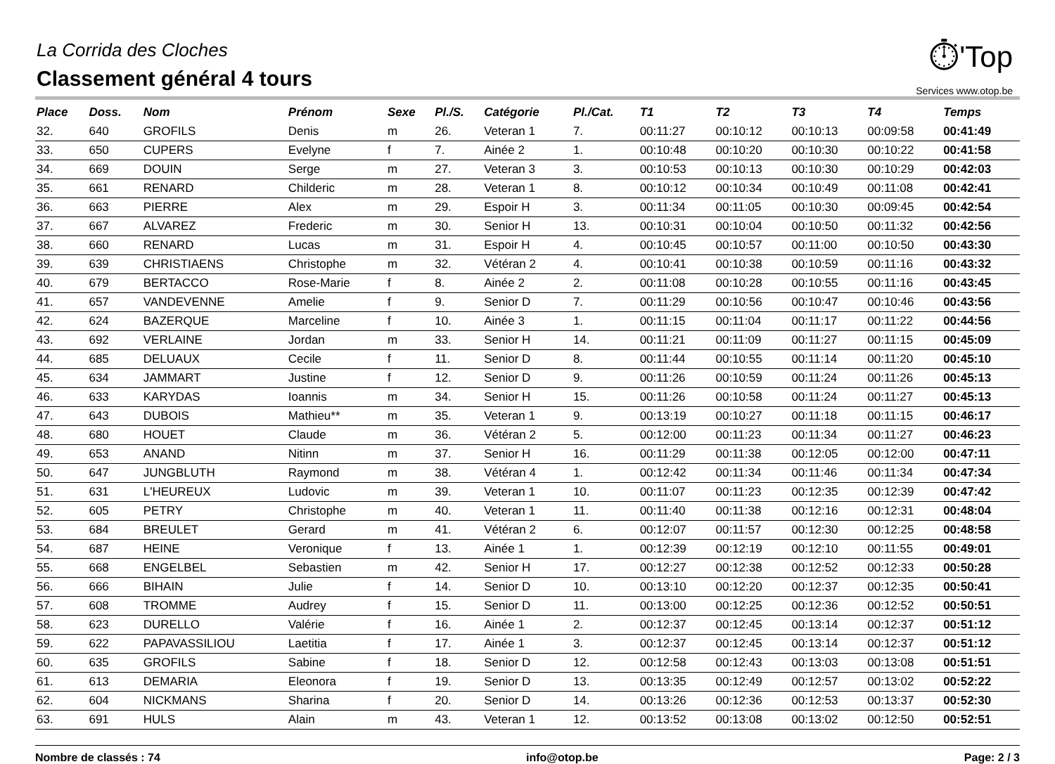La Corrida des Cloches
Classement général 4 tours
⏱'Top
Services www.otop.be
| Place | Doss. | Nom | Prénom | Sexe | Pl./S. | Catégorie | Pl./Cat. | T1 | T2 | T3 | T4 | Temps |
| --- | --- | --- | --- | --- | --- | --- | --- | --- | --- | --- | --- | --- |
| 32. | 640 | GROFILS | Denis | m | 26. | Veteran 1 | 7. | 00:11:27 | 00:10:12 | 00:10:13 | 00:09:58 | 00:41:49 |
| 33. | 650 | CUPERS | Evelyne | f | 7. | Ainée 2 | 1. | 00:10:48 | 00:10:20 | 00:10:30 | 00:10:22 | 00:41:58 |
| 34. | 669 | DOUIN | Serge | m | 27. | Veteran 3 | 3. | 00:10:53 | 00:10:13 | 00:10:30 | 00:10:29 | 00:42:03 |
| 35. | 661 | RENARD | Childeric | m | 28. | Veteran 1 | 8. | 00:10:12 | 00:10:34 | 00:10:49 | 00:11:08 | 00:42:41 |
| 36. | 663 | PIERRE | Alex | m | 29. | Espoir H | 3. | 00:11:34 | 00:11:05 | 00:10:30 | 00:09:45 | 00:42:54 |
| 37. | 667 | ALVAREZ | Frederic | m | 30. | Senior H | 13. | 00:10:31 | 00:10:04 | 00:10:50 | 00:11:32 | 00:42:56 |
| 38. | 660 | RENARD | Lucas | m | 31. | Espoir H | 4. | 00:10:45 | 00:10:57 | 00:11:00 | 00:10:50 | 00:43:30 |
| 39. | 639 | CHRISTIAENS | Christophe | m | 32. | Vétéran 2 | 4. | 00:10:41 | 00:10:38 | 00:10:59 | 00:11:16 | 00:43:32 |
| 40. | 679 | BERTACCO | Rose-Marie | f | 8. | Ainée 2 | 2. | 00:11:08 | 00:10:28 | 00:10:55 | 00:11:16 | 00:43:45 |
| 41. | 657 | VANDEVENNE | Amelie | f | 9. | Senior D | 7. | 00:11:29 | 00:10:56 | 00:10:47 | 00:10:46 | 00:43:56 |
| 42. | 624 | BAZERQUE | Marceline | f | 10. | Ainée 3 | 1. | 00:11:15 | 00:11:04 | 00:11:17 | 00:11:22 | 00:44:56 |
| 43. | 692 | VERLAINE | Jordan | m | 33. | Senior H | 14. | 00:11:21 | 00:11:09 | 00:11:27 | 00:11:15 | 00:45:09 |
| 44. | 685 | DELUAUX | Cecile | f | 11. | Senior D | 8. | 00:11:44 | 00:10:55 | 00:11:14 | 00:11:20 | 00:45:10 |
| 45. | 634 | JAMMART | Justine | f | 12. | Senior D | 9. | 00:11:26 | 00:10:59 | 00:11:24 | 00:11:26 | 00:45:13 |
| 46. | 633 | KARYDAS | Ioannis | m | 34. | Senior H | 15. | 00:11:26 | 00:10:58 | 00:11:24 | 00:11:27 | 00:45:13 |
| 47. | 643 | DUBOIS | Mathieu** | m | 35. | Veteran 1 | 9. | 00:13:19 | 00:10:27 | 00:11:18 | 00:11:15 | 00:46:17 |
| 48. | 680 | HOUET | Claude | m | 36. | Vétéran 2 | 5. | 00:12:00 | 00:11:23 | 00:11:34 | 00:11:27 | 00:46:23 |
| 49. | 653 | ANAND | Nitinn | m | 37. | Senior H | 16. | 00:11:29 | 00:11:38 | 00:12:05 | 00:12:00 | 00:47:11 |
| 50. | 647 | JUNGBLUTH | Raymond | m | 38. | Vétéran 4 | 1. | 00:12:42 | 00:11:34 | 00:11:46 | 00:11:34 | 00:47:34 |
| 51. | 631 | L'HEUREUX | Ludovic | m | 39. | Veteran 1 | 10. | 00:11:07 | 00:11:23 | 00:12:35 | 00:12:39 | 00:47:42 |
| 52. | 605 | PETRY | Christophe | m | 40. | Veteran 1 | 11. | 00:11:40 | 00:11:38 | 00:12:16 | 00:12:31 | 00:48:04 |
| 53. | 684 | BREULET | Gerard | m | 41. | Vétéran 2 | 6. | 00:12:07 | 00:11:57 | 00:12:30 | 00:12:25 | 00:48:58 |
| 54. | 687 | HEINE | Veronique | f | 13. | Ainée 1 | 1. | 00:12:39 | 00:12:19 | 00:12:10 | 00:11:55 | 00:49:01 |
| 55. | 668 | ENGELBEL | Sebastien | m | 42. | Senior H | 17. | 00:12:27 | 00:12:38 | 00:12:52 | 00:12:33 | 00:50:28 |
| 56. | 666 | BIHAIN | Julie | f | 14. | Senior D | 10. | 00:13:10 | 00:12:20 | 00:12:37 | 00:12:35 | 00:50:41 |
| 57. | 608 | TROMME | Audrey | f | 15. | Senior D | 11. | 00:13:00 | 00:12:25 | 00:12:36 | 00:12:52 | 00:50:51 |
| 58. | 623 | DURELLO | Valérie | f | 16. | Ainée 1 | 2. | 00:12:37 | 00:12:45 | 00:13:14 | 00:12:37 | 00:51:12 |
| 59. | 622 | PAPAVASSILIOU | Laetitia | f | 17. | Ainée 1 | 3. | 00:12:37 | 00:12:45 | 00:13:14 | 00:12:37 | 00:51:12 |
| 60. | 635 | GROFILS | Sabine | f | 18. | Senior D | 12. | 00:12:58 | 00:12:43 | 00:13:03 | 00:13:08 | 00:51:51 |
| 61. | 613 | DEMARIA | Eleonora | f | 19. | Senior D | 13. | 00:13:35 | 00:12:49 | 00:12:57 | 00:13:02 | 00:52:22 |
| 62. | 604 | NICKMANS | Sharina | f | 20. | Senior D | 14. | 00:13:26 | 00:12:36 | 00:12:53 | 00:13:37 | 00:52:30 |
| 63. | 691 | HULS | Alain | m | 43. | Veteran 1 | 12. | 00:13:52 | 00:13:08 | 00:13:02 | 00:12:50 | 00:52:51 |
Nombre de classés : 74 info@otop.be Page: 2 / 3